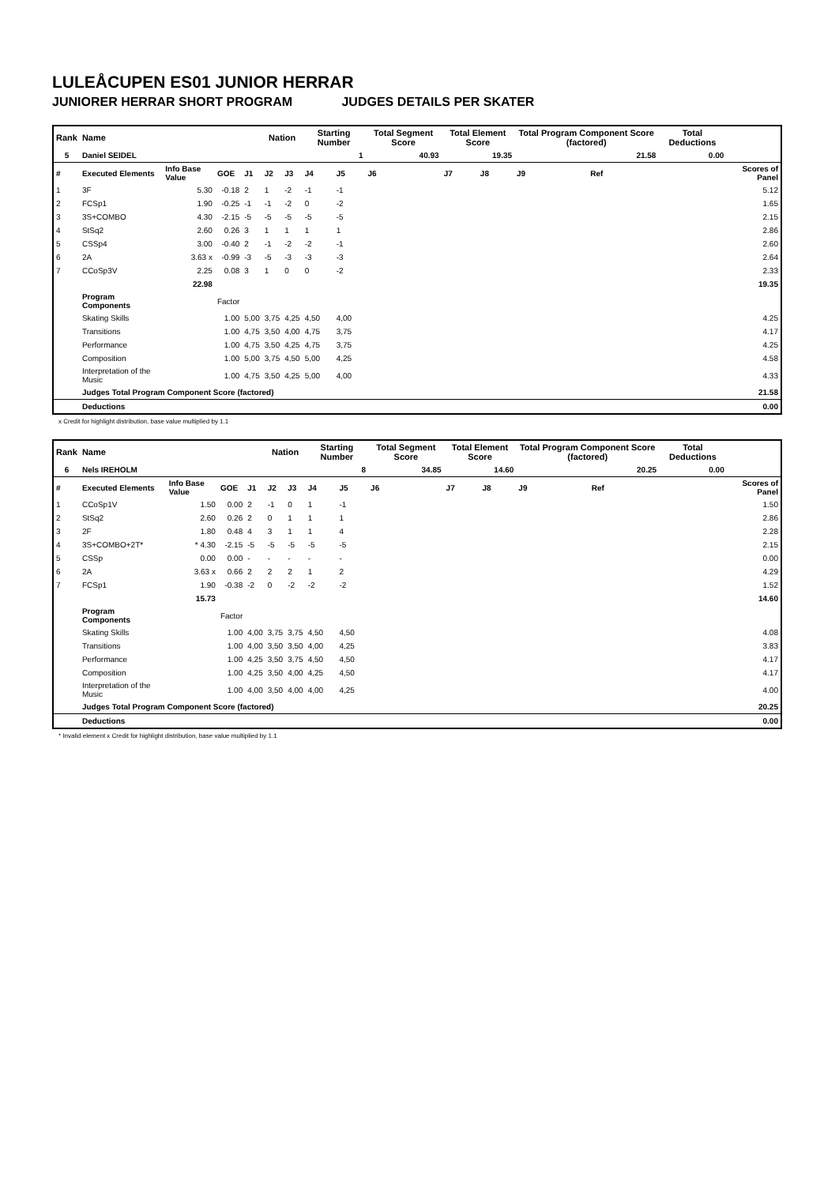LULEÅCUPEN ES01 JUNIOR HERRAR
JUNIORER HERRAR SHORT PROGRAM JUDGES DETAILS PER SKATER
| Rank | Name | | | | Nation | | Starting Number | | Total Segment Score | Total Element Score | | Total Program Component Score (factored) | | | Total Deductions | |
| --- | --- | --- | --- | --- | --- | --- | --- | --- | --- | --- | --- | --- | --- | --- | --- | --- |
| 5 | Daniel SEIDEL | | | | | | 1 | | 40.93 | 19.35 | | 21.58 | | | 0.00 | |
| # | Executed Elements | Info Base Value | GOE | J1 | J2 | J3 | J4 | J5 | J6 | J7 | J8 | J9 | | Ref | | Scores of Panel |
| 1 | 3F | 5.30 | -0.18 | 2 | 1 | -2 | -1 | -1 | | | | | | | | 5.12 |
| 2 | FCSp1 | 1.90 | -0.25 | -1 | -1 | -2 | 0 | -2 | | | | | | | | 1.65 |
| 3 | 3S+COMBO | 4.30 | -2.15 | -5 | -5 | -5 | -5 | -5 | | | | | | | | 2.15 |
| 4 | StSq2 | 2.60 | 0.26 | 3 | 1 | 1 | 1 | 1 | | | | | | | | 2.86 |
| 5 | CSSp4 | 3.00 | -0.40 | 2 | -1 | -2 | -2 | -1 | | | | | | | | 2.60 |
| 6 | 2A | 3.63 x | -0.99 | -3 | -5 | -3 | -3 | -3 | | | | | | | | 2.64 |
| 7 | CCoSp3V | 2.25 | 0.08 | 3 | 1 | 0 | 0 | -2 | | | | | | | | 2.33 |
| | | 22.98 | | | | | | | | | | | | | | 19.35 |
| | Program Components | | Factor | | | | | | | | | | | | | |
| | Skating Skills | | 1.00 | 5,00 | 3,75 | 4,25 | 4,50 | 4,00 | | | | | | | | 4.25 |
| | Transitions | | 1.00 | 4,75 | 3,50 | 4,00 | 4,75 | 3,75 | | | | | | | | 4.17 |
| | Performance | | 1.00 | 4,75 | 3,50 | 4,25 | 4,75 | 3,75 | | | | | | | | 4.25 |
| | Composition | | 1.00 | 5,00 | 3,75 | 4,50 | 5,00 | 4,25 | | | | | | | | 4.58 |
| | Interpretation of the Music | | 1.00 | 4,75 | 3,50 | 4,25 | 5,00 | 4,00 | | | | | | | | 4.33 |
| | Judges Total Program Component Score (factored) | | | | | | | | | | | | | | | 21.58 |
| | Deductions | | | | | | | | | | | | | | | 0.00 |
x Credit for highlight distribution, base value multiplied by 1.1
| Rank | Name | | | | Nation | | Starting Number | | Total Segment Score | Total Element Score | | Total Program Component Score (factored) | | | Total Deductions | |
| --- | --- | --- | --- | --- | --- | --- | --- | --- | --- | --- | --- | --- | --- | --- | --- | --- |
| 6 | Nels IREHOLM | | | | | | 8 | | 34.85 | 14.60 | | 20.25 | | | 0.00 | |
| # | Executed Elements | Info Base Value | GOE | J1 | J2 | J3 | J4 | J5 | J6 | J7 | J8 | J9 | | Ref | | Scores of Panel |
| 1 | CCoSp1V | 1.50 | 0.00 | 2 | -1 | 0 | 1 | -1 | | | | | | | | 1.50 |
| 2 | StSq2 | 2.60 | 0.26 | 2 | 0 | 1 | 1 | 1 | | | | | | | | 2.86 |
| 3 | 2F | 1.80 | 0.48 | 4 | 3 | 1 | 1 | 4 | | | | | | | | 2.28 |
| 4 | 3S+COMBO+2T* | * 4.30 | -2.15 | -5 | -5 | -5 | -5 | -5 | | | | | | | | 2.15 |
| 5 | CSSp | 0.00 | 0.00 | - | - | - | - | - | | | | | | | | 0.00 |
| 6 | 2A | 3.63 x | 0.66 | 2 | 2 | 2 | 1 | 2 | | | | | | | | 4.29 |
| 7 | FCSp1 | 1.90 | -0.38 | -2 | 0 | -2 | -2 | -2 | | | | | | | | 1.52 |
| | | 15.73 | | | | | | | | | | | | | | 14.60 |
| | Program Components | | Factor | | | | | | | | | | | | | |
| | Skating Skills | | 1.00 | 4,00 | 3,75 | 3,75 | 4,50 | 4,50 | | | | | | | | 4.08 |
| | Transitions | | 1.00 | 4,00 | 3,50 | 3,50 | 4,00 | 4,25 | | | | | | | | 3.83 |
| | Performance | | 1.00 | 4,25 | 3,50 | 3,75 | 4,50 | 4,50 | | | | | | | | 4.17 |
| | Composition | | 1.00 | 4,25 | 3,50 | 4,00 | 4,25 | 4,50 | | | | | | | | 4.17 |
| | Interpretation of the Music | | 1.00 | 4,00 | 3,50 | 4,00 | 4,00 | 4,25 | | | | | | | | 4.00 |
| | Judges Total Program Component Score (factored) | | | | | | | | | | | | | | | 20.25 |
| | Deductions | | | | | | | | | | | | | | | 0.00 |
* Invalid element x Credit for highlight distribution, base value multiplied by 1.1